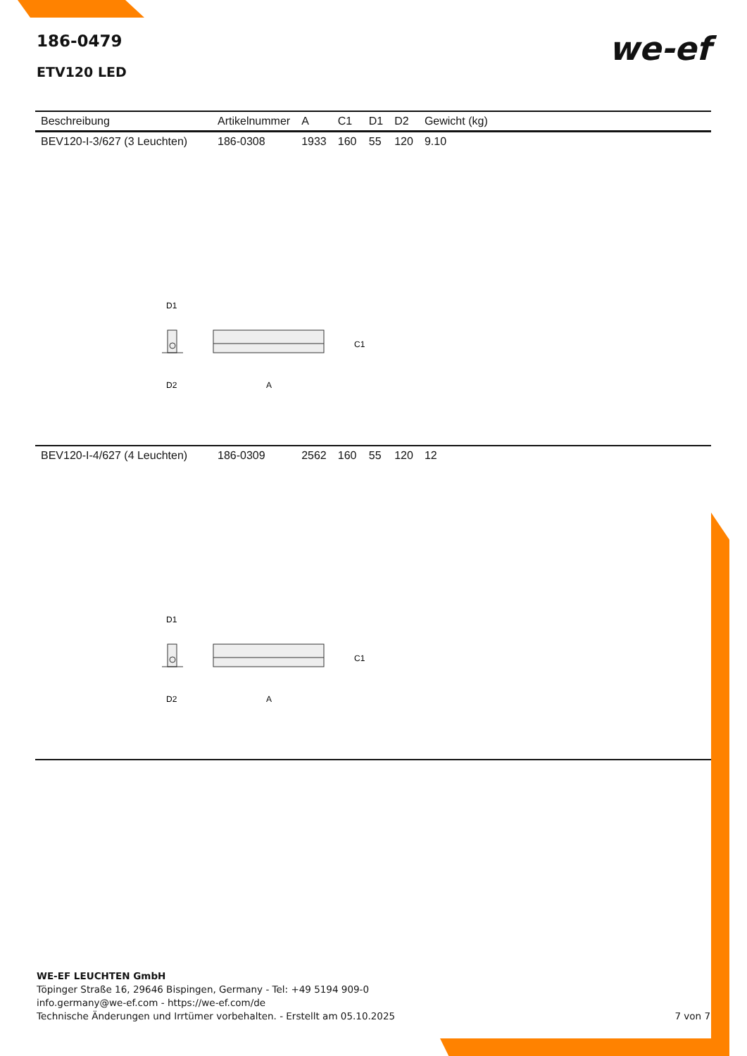186-0479
ETV120 LED
we-ef
| Beschreibung | Artikelnummer | A | C1 | D1 | D2 | Gewicht (kg) |
| --- | --- | --- | --- | --- | --- | --- |
| BEV120-I-3/627 (3 Leuchten) | 186-0308 | 1933 | 160 | 55 | 120 | 9.10 |
| D1 D2 A C1 | | | | | | |
| BEV120-I-4/627 (4 Leuchten) | 186-0309 | 2562 | 160 | 55 | 120 | 12 |
| D1 D2 A C1 | | | | | | |
WE-EF LEUCHTEN GmbH
Töpinger Straße 16, 29646 Bispingen, Germany - Tel: +49 5194 909-0
info.germany@we-ef.com - https://we-ef.com/de
Technische Änderungen und Irrtümer vorbehalten. - Erstellt am 05.10.2025 7 von 7